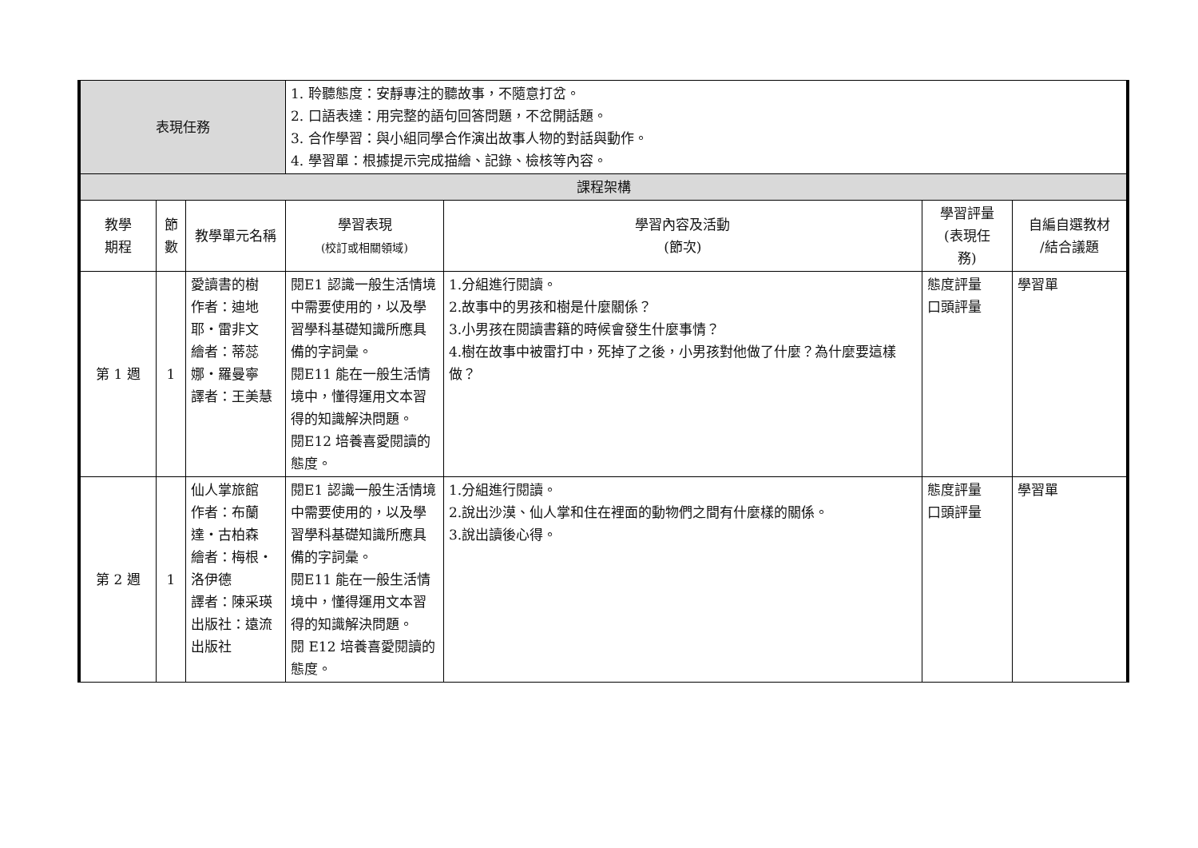| 表現任務 | | | 1. 聆聽態度：安靜專注的聽故事，不隨意打岔。 2. 口語表達：用完整的語句回答問題，不岔開話題。 3. 合作學習：與小組同學合作演出故事人物的對話與動作。 4. 學習單：根據提示完成描繪、記錄、檢核等內容。 | | | |
| 課程架構 | | | | | | |
| 教學 期程 | 節 數 | 教學單元名稱 | 學習表現 (校訂或相關領域) | 學習內容及活動 (節次) | 學習評量 (表現任 務) | 自編自選教材 /結合議題 |
| 第 1 週 | 1 | 愛讀書的樹 作者：迪地耶‧雷非文 繪者：蒂蕊娜‧羅曼寧 譯者：王美慧 | 閱E1 認識一般生活情境中需要使用的，以及學習學科基礎知識所應具備的字詞彙。 閱E11 能在一般生活情境中，懂得運用文本習得的知識解決問題。 閱E12 培養喜愛閱讀的態度。 | 1.分組進行閱讀。 2.故事中的男孩和樹是什麼關係？ 3.小男孩在閱讀書籍的時候會發生什麼事情？ 4.樹在故事中被雷打中，死掉了之後，小男孩對他做了什麼？為什麼要這樣做？ | 態度評量 口頭評量 | 學習單 |
| 第 2 週 | 1 | 仙人掌旅館 作者：布蘭達‧古柏森 繪者：梅根‧洛伊德 譯者：陳采瑛 出版社：遠流出版社 | 閱E1 認識一般生活情境中需要使用的，以及學習學科基礎知識所應具備的字詞彙。 閱E11 能在一般生活情境中，懂得運用文本習得的知識解決問題。 閱 E12 培養喜愛閱讀的態度。 | 1.分組進行閱讀。 2.說出沙漠、仙人掌和住在裡面的動物們之間有什麼樣的關係。 3.說出讀後心得。 | 態度評量 口頭評量 | 學習單 |